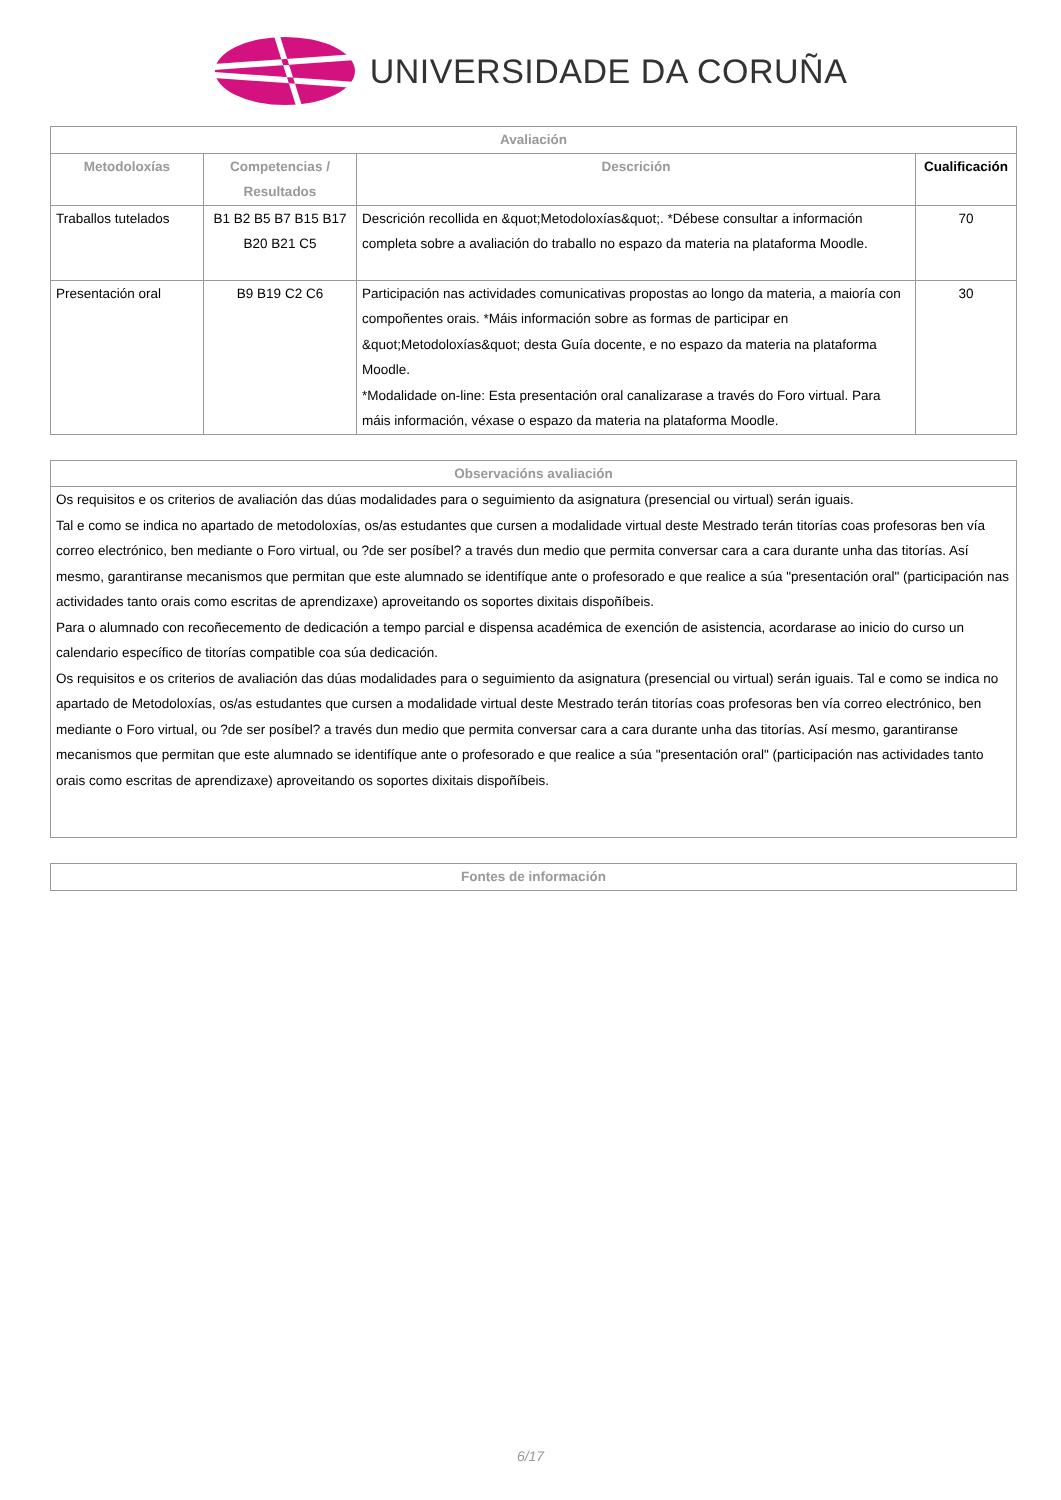UNIVERSIDADE DA CORUÑA
| Avaliación | | | |
| --- | --- | --- | --- |
| Metodoloxías | Competencias / Resultados | Descrición | Cualificación |
| Traballos tutelados | B1 B2 B5 B7 B15 B17 B20 B21 C5 | Descrición recollida en &quot;Metodoloxías&quot;. *Débese consultar a información completa sobre a avaliación do traballo no espazo da materia na plataforma Moodle. | 70 |
| Presentación oral | B9 B19 C2 C6 | Participación nas actividades comunicativas propostas ao longo da materia, a maioría con compoñentes orais. *Máis información sobre as formas de participar en &quot;Metodoloxías&quot; desta Guía docente, e no espazo da materia na plataforma Moodle. *Modalidade on-line: Esta presentación oral canalizarase a través do Foro virtual. Para máis información, véxase o espazo da materia na plataforma Moodle. | 30 |
| Observacións avaliación |
| --- |
| Os requisitos e os criterios de avaliación das dúas modalidades para o seguimiento da asignatura (presencial ou virtual) serán iguais. Tal e como se indica no apartado de metodoloxías, os/as estudantes que cursen a modalidade virtual deste Mestrado terán titorías coas profesoras ben vía correo electrónico, ben mediante o Foro virtual, ou ?de ser posíbel? a través dun medio que permita conversar cara a cara durante unha das titorías. Así mesmo, garantiranse mecanismos que permitan que este alumnado se identifíque ante o profesorado e que realice a súa "presentación oral" (participación nas actividades tanto orais como escritas de aprendizaxe) aproveitando os soportes dixitais dispoñíbeis. Para o alumnado con recoñecemento de dedicación a tempo parcial e dispensa académica de exención de asistencia, acordarase ao inicio do curso un calendario específico de titorías compatible coa súa dedicación. Os requisitos e os criterios de avaliación das dúas modalidades para o seguimiento da asignatura (presencial ou virtual) serán iguais. Tal e como se indica no apartado de Metodoloxías, os/as estudantes que cursen a modalidade virtual deste Mestrado terán titorías coas profesoras ben vía correo electrónico, ben mediante o Foro virtual, ou ?de ser posíbel? a través dun medio que permita conversar cara a cara durante unha das titorías. Así mesmo, garantiranse mecanismos que permitan que este alumnado se identifíque ante o profesorado e que realice a súa "presentación oral" (participación nas actividades tanto orais como escritas de aprendizaxe) aproveitando os soportes dixitais dispoñíbeis. |
| Fontes de información |
| --- |
6/17